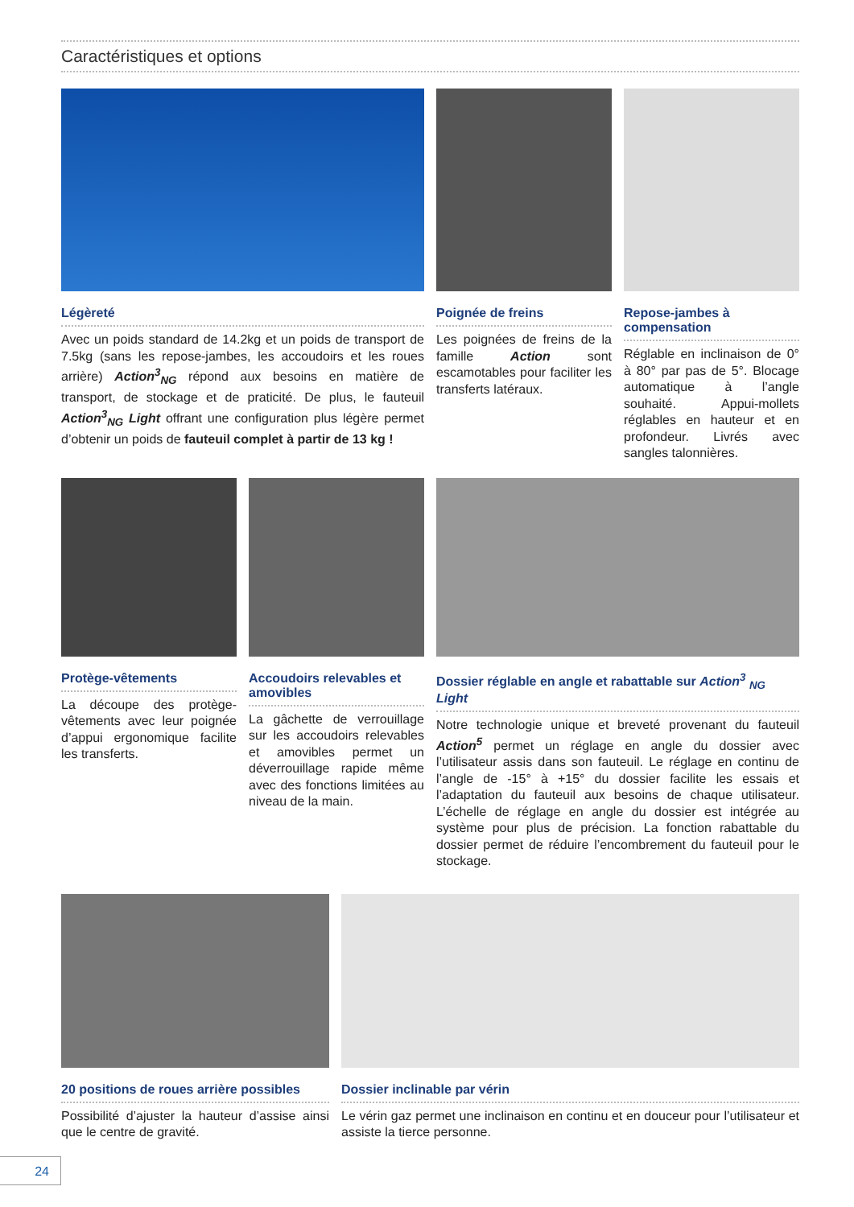Caractéristiques et options
Légèreté
Avec un poids standard de 14.2kg et un poids de transport de 7.5kg (sans les repose-jambes, les accoudoirs et les roues arrière) Action<sup>3</sup><sub>NG</sub> répond aux besoins en matière de transport, de stockage et de praticité. De plus, le fauteuil Action<sup>3</sup><sub>NG</sub> Light offrant une configuration plus légère permet d’obtenir un poids de fauteuil complet à partir de 13 kg !
Poignée de freins
Les poignées de freins de la famille Action sont escamotables pour faciliter les transferts latéraux.
Repose-jambes à compensation
Réglable en inclinaison de 0° à 80° par pas de 5°. Blocage automatique à l’angle souhaité. Appui-mollets réglables en hauteur et en profondeur. Livrés avec sangles talonnières.
Protège-vêtements
La découpe des protège-vêtements avec leur poignée d’appui ergonomique facilite les transferts.
Accoudoirs relevables et amovibles
La gâchette de verrouillage sur les accoudoirs relevables et amovibles permet un déverrouillage rapide même avec des fonctions limitées au niveau de la main.
Dossier réglable en angle et rabattable sur Action<sup>3</sup> <sub>NG</sub> Light
Notre technologie unique et breveté provenant du fauteuil Action<sup>5</sup> permet un réglage en angle du dossier avec l’utilisateur assis dans son fauteuil. Le réglage en continu de l’angle de -15° à +15° du dossier facilite les essais et l’adaptation du fauteuil aux besoins de chaque utilisateur. L’échelle de réglage en angle du dossier est intégrée au système pour plus de précision. La fonction rabattable du dossier permet de réduire l’encombrement du fauteuil pour le stockage.
20 positions de roues arrière possibles
Possibilité d’ajuster la hauteur d’assise ainsi que le centre de gravité.
Dossier inclinable par vérin
Le vérin gaz permet une inclinaison en continu et en douceur pour l’utilisateur et assiste la tierce personne.
24